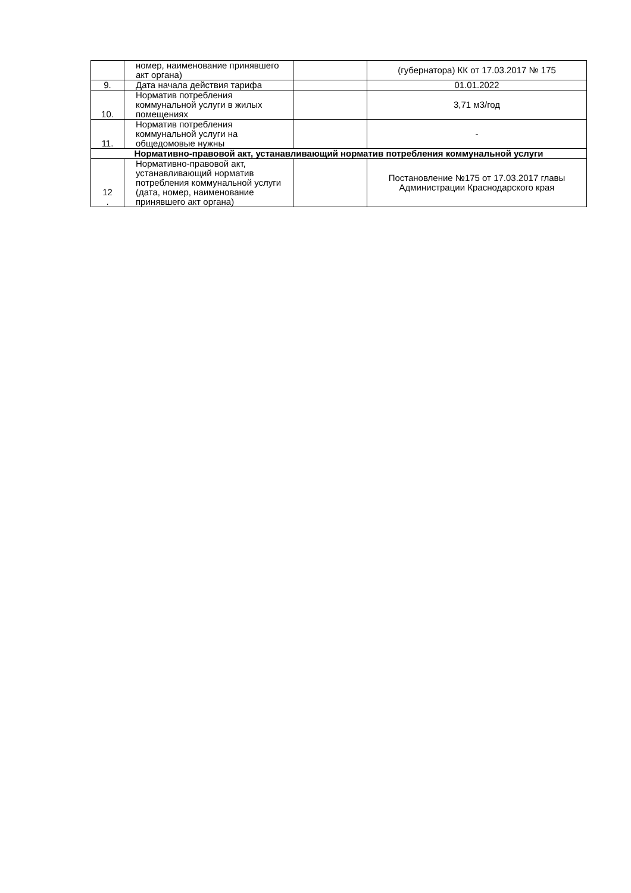| | номер, наименование принявшего акт органа) | | (губернатора) КК от 17.03.2017 № 175 |
| 9. | Дата начала действия тарифа | | 01.01.2022 |
| 10. | Норматив потребления коммунальной услуги в жилых помещениях | | 3,71 м3/год |
| 11. | Норматив потребления коммунальной услуги на общедомовые нужны | | - |
| Нормативно-правовой акт, устанавливающий норматив потребления коммунальной услуги | | | |
| 12 . | Нормативно-правовой акт, устанавливающий норматив потребления коммунальной услуги (дата, номер, наименование принявшего акт органа) | | Постановление №175 от 17.03.2017 главы Администрации Краснодарского края |